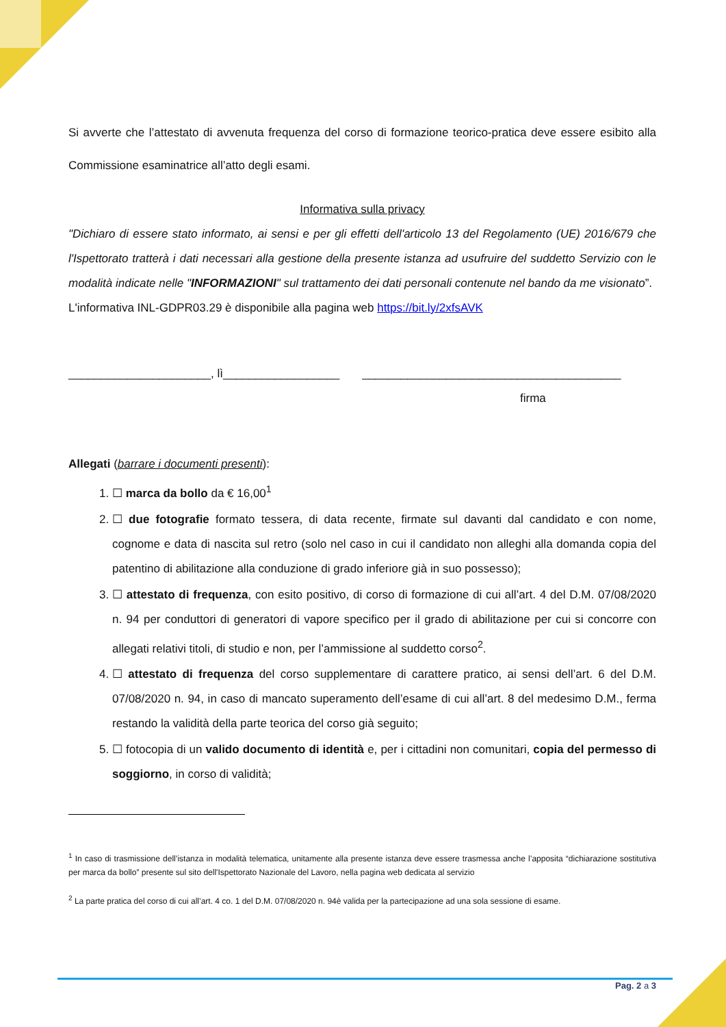Si avverte che l’attestato di avvenuta frequenza del corso di formazione teorico-pratica deve essere esibito alla Commissione esaminatrice all’atto degli esami.
Informativa sulla privacy
"Dichiaro di essere stato informato, ai sensi e per gli effetti dell'articolo 13 del Regolamento (UE) 2016/679 che l'Ispettorato tratterà i dati necessari alla gestione della presente istanza ad usufruire del suddetto Servizio con le modalità indicate nelle "INFORMAZIONI" sul trattamento dei dati personali contenute nel bando da me visionato”.
L'informativa INL-GDPR03.29 è disponibile alla pagina web https://bit.ly/2xfsAVK
______________________, lì__________________ ________________________________________
firma
Allegati (barrare i documenti presenti):
1. ☐ marca da bollo da € 16,00<sup>1</sup>
2. ☐ due fotografie formato tessera, di data recente, firmate sul davanti dal candidato e con nome, cognome e data di nascita sul retro (solo nel caso in cui il candidato non alleghi alla domanda copia del patentino di abilitazione alla conduzione di grado inferiore già in suo possesso);
3. ☐ attestato di frequenza, con esito positivo, di corso di formazione di cui all’art. 4 del D.M. 07/08/2020 n. 94 per conduttori di generatori di vapore specifico per il grado di abilitazione per cui si concorre con allegati relativi titoli, di studio e non, per l’ammissione al suddetto corso<sup>2</sup>.
4. ☐ attestato di frequenza del corso supplementare di carattere pratico, ai sensi dell’art. 6 del D.M. 07/08/2020 n. 94, in caso di mancato superamento dell’esame di cui all’art. 8 del medesimo D.M., ferma restando la validità della parte teorica del corso già seguito;
5. ☐ fotocopia di un valido documento di identità e, per i cittadini non comunitari, copia del permesso di soggiorno, in corso di validità;
<sup>1</sup> In caso di trasmissione dell’istanza in modalità telematica, unitamente alla presente istanza deve essere trasmessa anche l’apposita “dichiarazione sostitutiva per marca da bollo” presente sul sito dell'Ispettorato Nazionale del Lavoro, nella pagina web dedicata al servizio
<sup>2</sup> La parte pratica del corso di cui all’art. 4 co. 1 del D.M. 07/08/2020 n. 94è valida per la partecipazione ad una sola sessione di esame.
Pag. 2 a 3